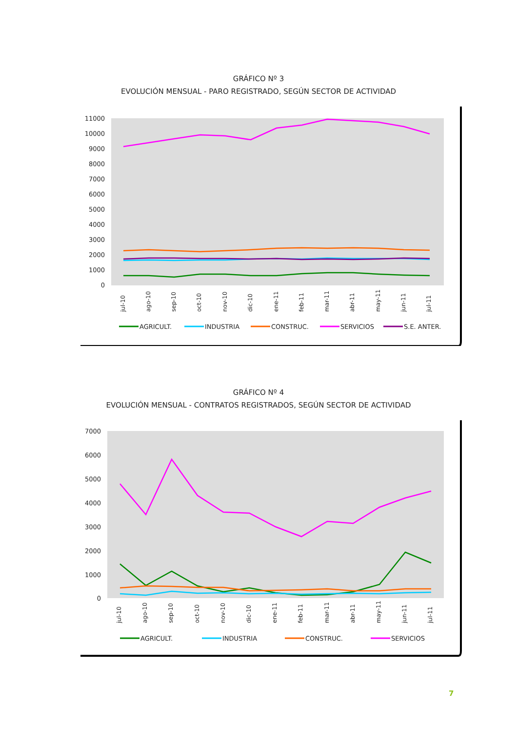GRÁFICO Nº 3
EVOLUCIÓN MENSUAL - PARO REGISTRADO, SEGÚN SECTOR DE ACTIVIDAD
11000
10000
9000
8000
7000
6000
5000
4000
3000
2000
1000
0
jul-10
ago-10
sep-10
oct-10
nov-10
dic-10
ene-11
feb-11
mar-11
abr-11
may-11
jun-11
jul-11
AGRICULT.
INDUSTRIA
CONSTRUC.
SERVICIOS
S.E. ANTER.
GRÁFICO Nº 4
EVOLUCIÓN MENSUAL - CONTRATOS REGISTRADOS, SEGÚN SECTOR DE ACTIVIDAD
7000
6000
5000
4000
3000
2000
1000
0
jul-10
ago-10
sep-10
oct-10
nov-10
dic-10
ene-11
feb-11
mar-11
abr-11
may-11
jun-11
jul-11
AGRICULT.
INDUSTRIA
CONSTRUC.
SERVICIOS
7